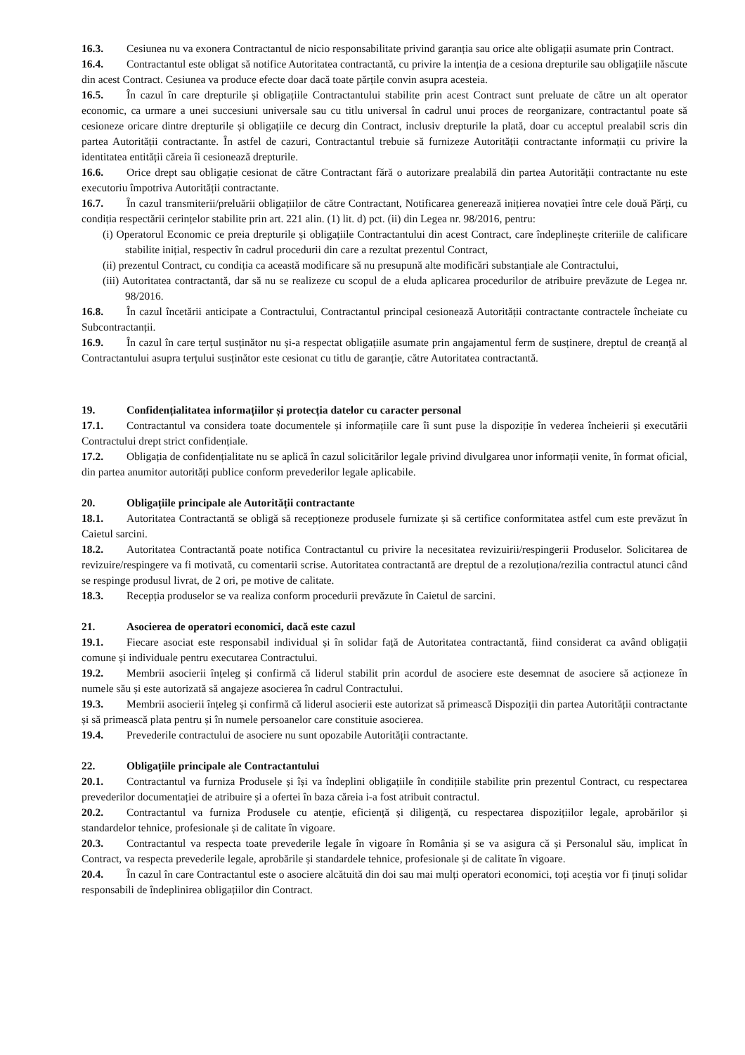16.3. Cesiunea nu va exonera Contractantul de nicio responsabilitate privind garanția sau orice alte obligații asumate prin Contract.
16.4. Contractantul este obligat să notifice Autoritatea contractantă, cu privire la intenția de a cesiona drepturile sau obligațiile născute din acest Contract. Cesiunea va produce efecte doar dacă toate părțile convin asupra acesteia.
16.5. În cazul în care drepturile și obligațiile Contractantului stabilite prin acest Contract sunt preluate de către un alt operator economic, ca urmare a unei succesiuni universale sau cu titlu universal în cadrul unui proces de reorganizare, contractantul poate să cesioneze oricare dintre drepturile și obligațiile ce decurg din Contract, inclusiv drepturile la plată, doar cu acceptul prealabil scris din partea Autorității contractante. În astfel de cazuri, Contractantul trebuie să furnizeze Autorității contractante informații cu privire la identitatea entității căreia îi cesionează drepturile.
16.6. Orice drept sau obligație cesionat de către Contractant fără o autorizare prealabilă din partea Autorității contractante nu este executoriu împotriva Autorității contractante.
16.7. În cazul transmiterii/preluării obligațiilor de către Contractant, Notificarea generează inițierea novației între cele două Părți, cu condiția respectării cerințelor stabilite prin art. 221 alin. (1) lit. d) pct. (ii) din Legea nr. 98/2016, pentru:
(i) Operatorul Economic ce preia drepturile și obligațiile Contractantului din acest Contract, care îndeplinește criteriile de calificare stabilite inițial, respectiv în cadrul procedurii din care a rezultat prezentul Contract,
(ii) prezentul Contract, cu condiția ca această modificare să nu presupună alte modificări substanțiale ale Contractului,
(iii) Autoritatea contractantă, dar să nu se realizeze cu scopul de a eluda aplicarea procedurilor de atribuire prevăzute de Legea nr. 98/2016.
16.8. În cazul încetării anticipate a Contractului, Contractantul principal cesionează Autorității contractante contractele încheiate cu Subcontractanții.
16.9. În cazul în care terțul susținător nu și-a respectat obligațiile asumate prin angajamentul ferm de susținere, dreptul de creanță al Contractantului asupra terțului susținător este cesionat cu titlu de garanție, către Autoritatea contractantă.
19. Confidențialitatea informațiilor și protecția datelor cu caracter personal
17.1. Contractantul va considera toate documentele și informațiile care îi sunt puse la dispoziție în vederea încheierii și executării Contractului drept strict confidențiale.
17.2. Obligația de confidențialitate nu se aplică în cazul solicitărilor legale privind divulgarea unor informații venite, în format oficial, din partea anumitor autorități publice conform prevederilor legale aplicabile.
20. Obligațiile principale ale Autorității contractante
18.1. Autoritatea Contractantă se obligă să recepționeze produsele furnizate și să certifice conformitatea astfel cum este prevăzut în Caietul sarcini.
18.2. Autoritatea Contractantă poate notifica Contractantul cu privire la necesitatea revizuirii/respingerii Produselor. Solicitarea de revizuire/respingere va fi motivată, cu comentarii scrise. Autoritatea contractantă are dreptul de a rezoluționa/rezilia contractul atunci când se respinge produsul livrat, de 2 ori, pe motive de calitate.
18.3. Recepția produselor se va realiza conform procedurii prevăzute în Caietul de sarcini.
21. Asocierea de operatori economici, dacă este cazul
19.1. Fiecare asociat este responsabil individual și în solidar față de Autoritatea contractantă, fiind considerat ca având obligații comune și individuale pentru executarea Contractului.
19.2. Membrii asocierii înțeleg și confirmă că liderul stabilit prin acordul de asociere este desemnat de asociere să acționeze în numele său și este autorizată să angajeze asocierea în cadrul Contractului.
19.3. Membrii asocierii înțeleg și confirmă că liderul asocierii este autorizat să primească Dispoziții din partea Autorității contractante și să primească plata pentru și în numele persoanelor care constituie asocierea.
19.4. Prevederile contractului de asociere nu sunt opozabile Autorității contractante.
22. Obligațiile principale ale Contractantului
20.1. Contractantul va furniza Produsele și își va îndeplini obligațiile în condițiile stabilite prin prezentul Contract, cu respectarea prevederilor documentației de atribuire și a ofertei în baza căreia i-a fost atribuit contractul.
20.2. Contractantul va furniza Produsele cu atenție, eficiență și diligență, cu respectarea dispozițiilor legale, aprobărilor și standardelor tehnice, profesionale și de calitate în vigoare.
20.3. Contractantul va respecta toate prevederile legale în vigoare în România și se va asigura că și Personalul său, implicat în Contract, va respecta prevederile legale, aprobările și standardele tehnice, profesionale și de calitate în vigoare.
20.4. În cazul în care Contractantul este o asociere alcătuită din doi sau mai mulți operatori economici, toți aceștia vor fi ținuți solidar responsabili de îndeplinirea obligațiilor din Contract.